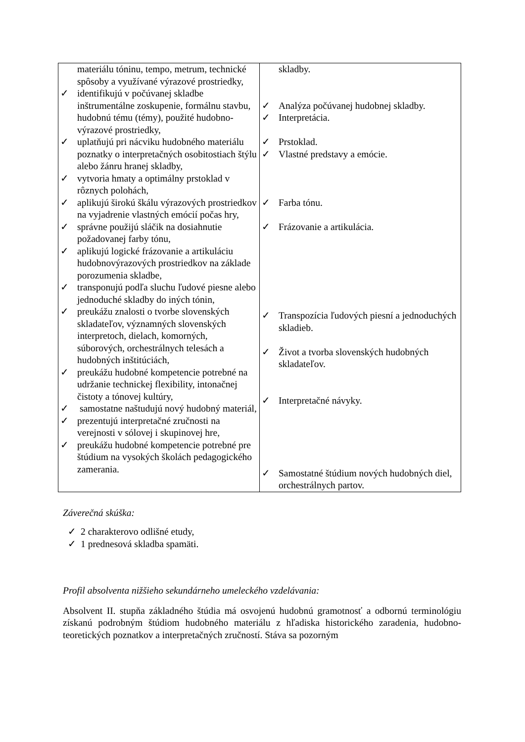| materiálu tóninu, tempo, metrum, technické spôsoby a využívané výrazové prostriedky, ✓ identifikujú v počúvanej skladbe inštrumentálne zoskupenie, formálnu stavbu, hudobnú tému (témy), použité hudobno-výrazové prostriedky, ✓ uplatňujú pri nácviku hudobného materiálu poznatky o interpretačných osobitostiach štýlu alebo žánru hranej skladby, ✓ vytvoria hmaty a optimálny prstoklad v rôznych polohách, ✓ aplikujú širokú škálu výrazových prostriedkov na vyjadrenie vlastných emócií počas hry, ✓ správne použijú sláčik na dosiahnutie požadovanej farby tónu, ✓ aplikujú logické frázovanie a artikuláciu hudobnovýrazových prostriedkov na základe porozumenia skladbe, ✓ transponujú podľa sluchu ľudové piesne alebo jednoduché skladby do iných tónin, ✓ preukážu znalosti o tvorbe slovenských skladateľov, významných slovenských interpretoch, dielach, komorných, súborových, orchestrálnych telesách a hudobných inštitúciách, ✓ preukážu hudobné kompetencie potrebné na udržanie technickej flexibility, intonačnej čistoty a tónovej kultúry, ✓ samostatne naštudujú nový hudobný materiál, ✓ prezentujú interpretačné zručnosti na verejnosti v sólovej i skupinovej hre, ✓ preukážu hudobné kompetencie potrebné pre štúdium na vysokých školách pedagogického zamerania. | skladby. ✓ Analýza počúvanej hudobnej skladby. ✓ Interpretácia. ✓ Prstoklad. ✓ Vlastné predstavy a emócie. ✓ Farba tónu. ✓ Frázovanie a artikulácia. ✓ Transpozícia ľudových piesní a jednoduchých skladieb. ✓ Život a tvorba slovenských hudobných skladateľov. ✓ Interpretačné návyky. ✓ Samostatné štúdium nových hudobných diel, orchestrálnych partov. |
Záverečná skúška:
✓ 2 charakterovo odlišné etudy,
✓ 1 prednesová skladba spamäti.
Profil absolventa nižšieho sekundárneho umeleckého vzdelávania:
Absolvent II. stupňa základného štúdia má osvojenú hudobnú gramotnosť a odbornú terminológiu získanú podrobným štúdiom hudobného materiálu z hľadiska historického zaradenia, hudobno-teoretických poznatkov a interpretačných zručností. Stáva sa pozorným